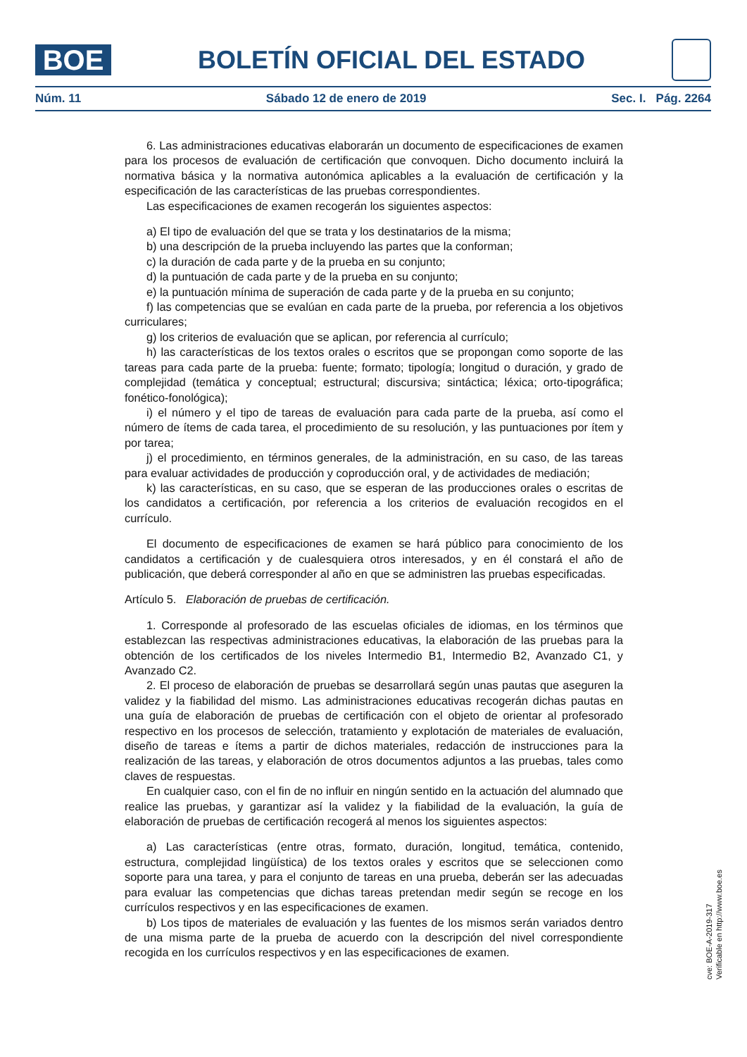BOE
BOLETÍN OFICIAL DEL ESTADO
Núm. 11 Sábado 12 de enero de 2019 Sec. I. Pág. 2264
6. Las administraciones educativas elaborarán un documento de especificaciones de examen para los procesos de evaluación de certificación que convoquen. Dicho documento incluirá la normativa básica y la normativa autonómica aplicables a la evaluación de certificación y la especificación de las características de las pruebas correspondientes.
Las especificaciones de examen recogerán los siguientes aspectos:
a) El tipo de evaluación del que se trata y los destinatarios de la misma;
b) una descripción de la prueba incluyendo las partes que la conforman;
c) la duración de cada parte y de la prueba en su conjunto;
d) la puntuación de cada parte y de la prueba en su conjunto;
e) la puntuación mínima de superación de cada parte y de la prueba en su conjunto;
f) las competencias que se evalúan en cada parte de la prueba, por referencia a los objetivos curriculares;
g) los criterios de evaluación que se aplican, por referencia al currículo;
h) las características de los textos orales o escritos que se propongan como soporte de las tareas para cada parte de la prueba: fuente; formato; tipología; longitud o duración, y grado de complejidad (temática y conceptual; estructural; discursiva; sintáctica; léxica; orto-tipográfica; fonético-fonológica);
i) el número y el tipo de tareas de evaluación para cada parte de la prueba, así como el número de ítems de cada tarea, el procedimiento de su resolución, y las puntuaciones por ítem y por tarea;
j) el procedimiento, en términos generales, de la administración, en su caso, de las tareas para evaluar actividades de producción y coproducción oral, y de actividades de mediación;
k) las características, en su caso, que se esperan de las producciones orales o escritas de los candidatos a certificación, por referencia a los criterios de evaluación recogidos en el currículo.
El documento de especificaciones de examen se hará público para conocimiento de los candidatos a certificación y de cualesquiera otros interesados, y en él constará el año de publicación, que deberá corresponder al año en que se administren las pruebas especificadas.
Artículo 5. Elaboración de pruebas de certificación.
1. Corresponde al profesorado de las escuelas oficiales de idiomas, en los términos que establezcan las respectivas administraciones educativas, la elaboración de las pruebas para la obtención de los certificados de los niveles Intermedio B1, Intermedio B2, Avanzado C1, y Avanzado C2.
2. El proceso de elaboración de pruebas se desarrollará según unas pautas que aseguren la validez y la fiabilidad del mismo. Las administraciones educativas recogerán dichas pautas en una guía de elaboración de pruebas de certificación con el objeto de orientar al profesorado respectivo en los procesos de selección, tratamiento y explotación de materiales de evaluación, diseño de tareas e ítems a partir de dichos materiales, redacción de instrucciones para la realización de las tareas, y elaboración de otros documentos adjuntos a las pruebas, tales como claves de respuestas.
En cualquier caso, con el fin de no influir en ningún sentido en la actuación del alumnado que realice las pruebas, y garantizar así la validez y la fiabilidad de la evaluación, la guía de elaboración de pruebas de certificación recogerá al menos los siguientes aspectos:
a) Las características (entre otras, formato, duración, longitud, temática, contenido, estructura, complejidad lingüística) de los textos orales y escritos que se seleccionen como soporte para una tarea, y para el conjunto de tareas en una prueba, deberán ser las adecuadas para evaluar las competencias que dichas tareas pretendan medir según se recoge en los currículos respectivos y en las especificaciones de examen.
b) Los tipos de materiales de evaluación y las fuentes de los mismos serán variados dentro de una misma parte de la prueba de acuerdo con la descripción del nivel correspondiente recogida en los currículos respectivos y en las especificaciones de examen.
cve: BOE-A-2019-317
Verificable en http://www.boe.es